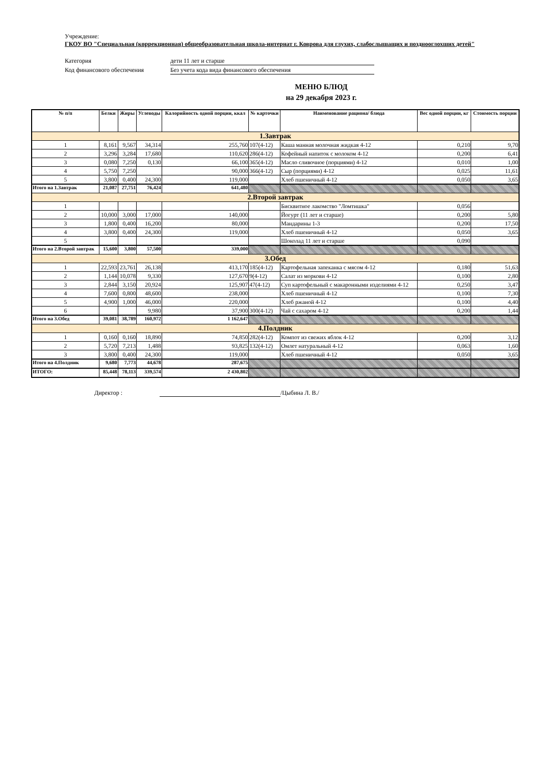Учреждение:
ГКОУ ВО "Специальная (коррекционная) общеобразовательная школа-интернат г. Коврова для глухих, слабослышащих и позднооглохших детей"
Категория дети 11 лет и старше
Код финансового обеспечения Без учета кода вида финансового обеспечения
МЕНЮ БЛЮД
на 29 декабря 2023 г.
| № п/п | Белки | Жиры | Углеводы | Калорийность одной порции, ккал | № карточки | Наименование рациона/ блюда | Вес одной порции, кг | Стоимость порции |
| --- | --- | --- | --- | --- | --- | --- | --- | --- |
| 1.Завтрак | | | | | | | | |
| 1 | 8,161 | 9,567 | 34,314 | 255,760 | 107(4-12) | Каша манная молочная жидкая 4-12 | 0,210 | 9,70 |
| 2 | 3,296 | 3,284 | 17,680 | 110,620 | 286(4-12) | Кофейный напиток с молоком 4-12 | 0,200 | 6,41 |
| 3 | 0,080 | 7,250 | 0,130 | 66,100 | 365(4-12) | Масло сливочное (порциями) 4-12 | 0,010 | 1,00 |
| 4 | 5,750 | 7,250 | | 90,000 | 366(4-12) | Сыр (порциями) 4-12 | 0,025 | 11,61 |
| 5 | 3,800 | 0,400 | 24,300 | 119,000 | | Хлеб пшеничный 4-12 | 0,050 | 3,65 |
| Итого на 1.Завтрак | 21,087 | 27,751 | 76,424 | 641,480 | | | | |
| 2.Второй завтрак | | | | | | | | |
| 1 | | | | | | Бисквитное лакомство "Ломтишка" | 0,056 | |
| 2 | 10,000 | 3,000 | 17,000 | 140,000 | | Йогурт (11 лет и старше) | 0,200 | 5,80 |
| 3 | 1,800 | 0,400 | 16,200 | 80,000 | | Мандарины 1-3 | 0,200 | 17,50 |
| 4 | 3,800 | 0,400 | 24,300 | 119,000 | | Хлеб пшеничный 4-12 | 0,050 | 3,65 |
| 5 | | | | | | Шоколад 11 лет и старше | 0,090 | |
| Итого на 2.Второй завтрак | 15,600 | 3,800 | 57,500 | 339,000 | | | | |
| 3.Обед | | | | | | | | |
| 1 | 22,593 | 23,761 | 26,138 | 413,170 | 185(4-12) | Картофельная запеканка с мясом 4-12 | 0,180 | 51,63 |
| 2 | 1,144 | 10,078 | 9,330 | 127,670 | 9(4-12) | Салат из моркови 4-12 | 0,100 | 2,80 |
| 3 | 2,844 | 3,150 | 20,924 | 125,907 | 47(4-12) | Суп картофельный с макаронными изделиями 4-12 | 0,250 | 3,47 |
| 4 | 7,600 | 0,800 | 48,600 | 238,000 | | Хлеб пшеничный 4-12 | 0,100 | 7,30 |
| 5 | 4,900 | 1,000 | 46,000 | 220,000 | | Хлеб ржаной 4-12 | 0,100 | 4,40 |
| 6 | | | 9,980 | 37,900 | 300(4-12) | Чай с сахаром 4-12 | 0,200 | 1,44 |
| Итого на 3.Обед | 39,081 | 38,789 | 160,972 | 1 162,647 | | | | |
| 4.Полдник | | | | | | | | |
| 1 | 0,160 | 0,160 | 18,890 | 74,850 | 282(4-12) | Компот из свежих яблок 4-12 | 0,200 | 3,12 |
| 2 | 5,720 | 7,213 | 1,488 | 93,825 | 132(4-12) | Омлет натуральный 4-12 | 0,063 | 1,60 |
| 3 | 3,800 | 0,400 | 24,300 | 119,000 | | Хлеб пшеничный 4-12 | 0,050 | 3,65 |
| Итого на 4.Полдник | 9,680 | 7,773 | 44,678 | 287,675 | | | | |
| ИТОГО: | 85,448 | 78,113 | 339,574 | 2 430,802 | | | | |
Директор : /Цыбина Л. В./